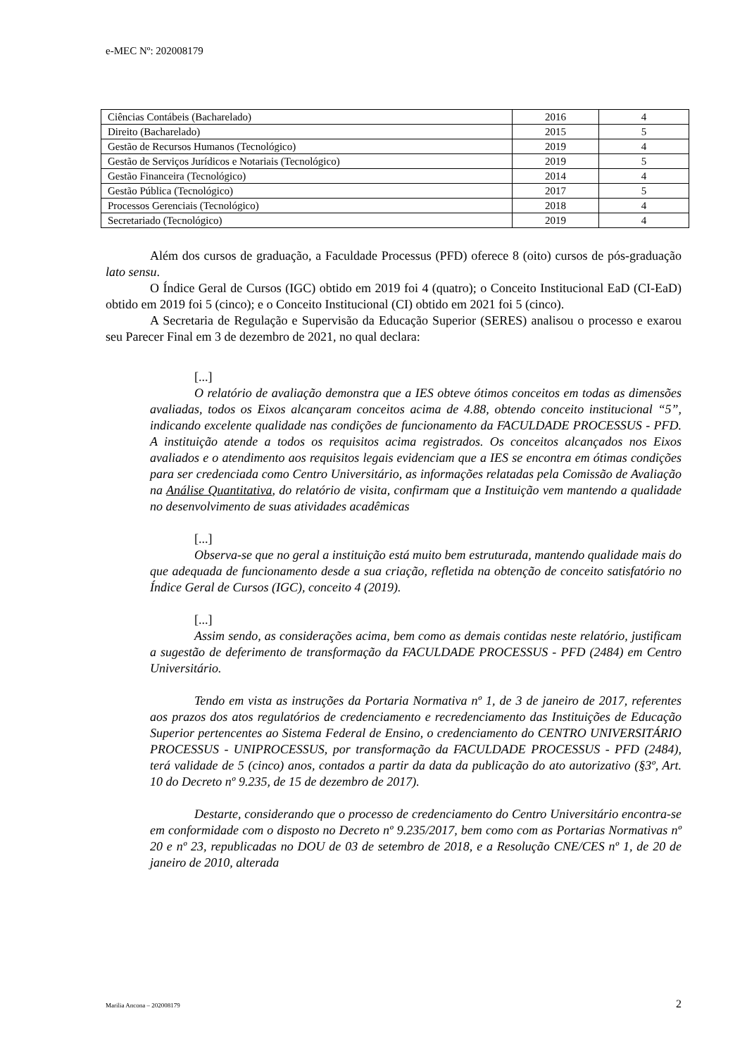e-MEC Nº: 202008179
| Ciências Contábeis (Bacharelado) | 2016 | 4 |
| Direito (Bacharelado) | 2015 | 5 |
| Gestão de Recursos Humanos (Tecnológico) | 2019 | 4 |
| Gestão de Serviços Jurídicos e Notariais (Tecnológico) | 2019 | 5 |
| Gestão Financeira (Tecnológico) | 2014 | 4 |
| Gestão Pública (Tecnológico) | 2017 | 5 |
| Processos Gerenciais (Tecnológico) | 2018 | 4 |
| Secretariado (Tecnológico) | 2019 | 4 |
Além dos cursos de graduação, a Faculdade Processus (PFD) oferece 8 (oito) cursos de pós-graduação lato sensu.
O Índice Geral de Cursos (IGC) obtido em 2019 foi 4 (quatro); o Conceito Institucional EaD (CI-EaD) obtido em 2019 foi 5 (cinco); e o Conceito Institucional (CI) obtido em 2021 foi 5 (cinco).
A Secretaria de Regulação e Supervisão da Educação Superior (SERES) analisou o processo e exarou seu Parecer Final em 3 de dezembro de 2021, no qual declara:
[...]
O relatório de avaliação demonstra que a IES obteve ótimos conceitos em todas as dimensões avaliadas, todos os Eixos alcançaram conceitos acima de 4.88, obtendo conceito institucional “5”, indicando excelente qualidade nas condições de funcionamento da FACULDADE PROCESSUS - PFD. A instituição atende a todos os requisitos acima registrados. Os conceitos alcançados nos Eixos avaliados e o atendimento aos requisitos legais evidenciam que a IES se encontra em ótimas condições para ser credenciada como Centro Universitário, as informações relatadas pela Comissão de Avaliação na Análise Quantitativa, do relatório de visita, confirmam que a Instituição vem mantendo a qualidade no desenvolvimento de suas atividades acadêmicas
[...]
Observa-se que no geral a instituição está muito bem estruturada, mantendo qualidade mais do que adequada de funcionamento desde a sua criação, refletida na obtenção de conceito satisfatório no Índice Geral de Cursos (IGC), conceito 4 (2019).
[...]
Assim sendo, as considerações acima, bem como as demais contidas neste relatório, justificam a sugestão de deferimento de transformação da FACULDADE PROCESSUS - PFD (2484) em Centro Universitário.
Tendo em vista as instruções da Portaria Normativa nº 1, de 3 de janeiro de 2017, referentes aos prazos dos atos regulatórios de credenciamento e recredenciamento das Instituições de Educação Superior pertencentes ao Sistema Federal de Ensino, o credenciamento do CENTRO UNIVERSITÁRIO PROCESSUS - UNIPROCESSUS, por transformação da FACULDADE PROCESSUS - PFD (2484), terá validade de 5 (cinco) anos, contados a partir da data da publicação do ato autorizativo (§3º, Art. 10 do Decreto nº 9.235, de 15 de dezembro de 2017).
Destarte, considerando que o processo de credenciamento do Centro Universitário encontra-se em conformidade com o disposto no Decreto nº 9.235/2017, bem como com as Portarias Normativas nº 20 e nº 23, republicadas no DOU de 03 de setembro de 2018, e a Resolução CNE/CES nº 1, de 20 de janeiro de 2010, alterada
Marilia Ancona – 202008179 2